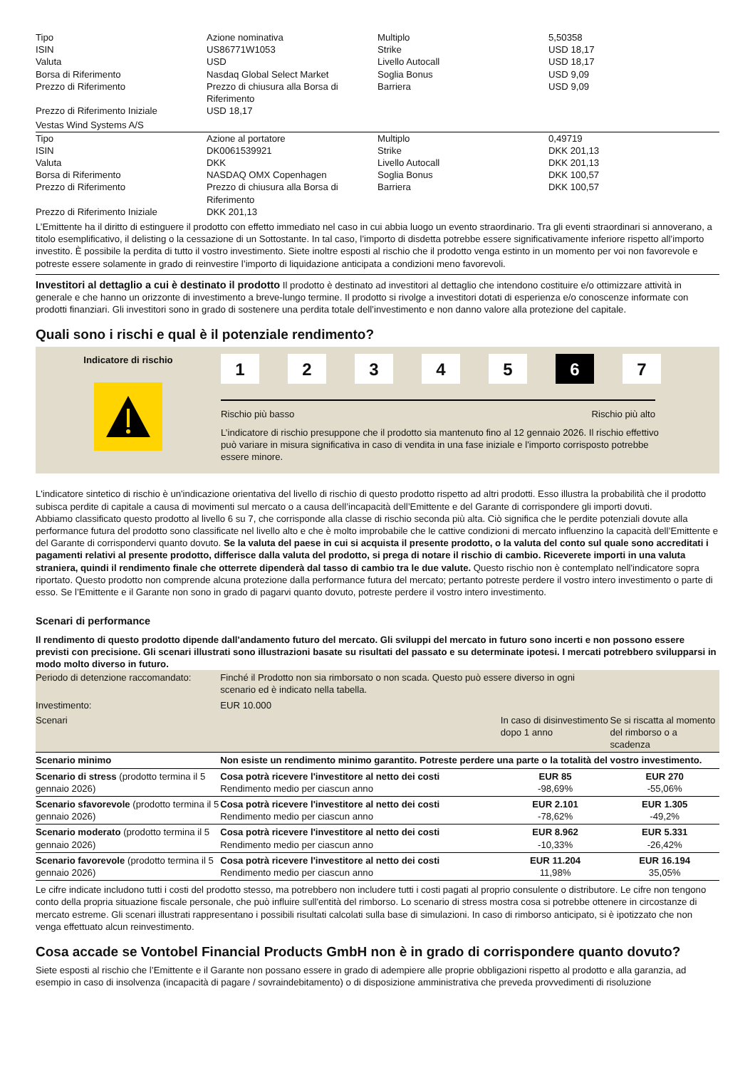| Tipo | Azione nominativa | Multiplo | 5,50358 |
| ISIN | US86771W1053 | Strike | USD 18,17 |
| Valuta | USD | Livello Autocall | USD 18,17 |
| Borsa di Riferimento | Nasdaq Global Select Market | Soglia Bonus | USD 9,09 |
| Prezzo di Riferimento | Prezzo di chiusura alla Borsa di Riferimento | Barriera | USD 9,09 |
| Prezzo di Riferimento Iniziale | USD 18,17 | | |
Vestas Wind Systems A/S
| Tipo | Azione al portatore | Multiplo | 0,49719 |
| ISIN | DK0061539921 | Strike | DKK 201,13 |
| Valuta | DKK | Livello Autocall | DKK 201,13 |
| Borsa di Riferimento | NASDAQ OMX Copenhagen | Soglia Bonus | DKK 100,57 |
| Prezzo di Riferimento | Prezzo di chiusura alla Borsa di Riferimento | Barriera | DKK 100,57 |
| Prezzo di Riferimento Iniziale | DKK 201,13 | | |
L’Emittente ha il diritto di estinguere il prodotto con effetto immediato nel caso in cui abbia luogo un evento straordinario. Tra gli eventi straordinari si annoverano, a titolo esemplificativo, il delisting o la cessazione di un Sottostante. In tal caso, l’importo di disdetta potrebbe essere significativamente inferiore rispetto all’importo investito. È possibile la perdita di tutto il vostro investimento. Siete inoltre esposti al rischio che il prodotto venga estinto in un momento per voi non favorevole e potreste essere solamente in grado di reinvestire l’importo di liquidazione anticipata a condizioni meno favorevoli.
Investitori al dettaglio a cui è destinato il prodotto Il prodotto è destinato ad investitori al dettaglio che intendono costituire e/o ottimizzare attività in generale e che hanno un orizzonte di investimento a breve-lungo termine. Il prodotto si rivolge a investitori dotati di esperienza e/o conoscenze informate con prodotti finanziari. Gli investitori sono in grado di sostenere una perdita totale dell’investimento e non danno valore alla protezione del capitale.
Quali sono i rischi e qual è il potenziale rendimento?
Indicatore di rischio
1 2 3 4 5 6 7
Rischio più basso Rischio più alto
L’indicatore di rischio presuppone che il prodotto sia mantenuto fino al 12 gennaio 2026. Il rischio effettivo può variare in misura significativa in caso di vendita in una fase iniziale e l'importo corrisposto potrebbe essere minore.
L'indicatore sintetico di rischio è un'indicazione orientativa del livello di rischio di questo prodotto rispetto ad altri prodotti. Esso illustra la probabilità che il prodotto subisca perdite di capitale a causa di movimenti sul mercato o a causa dell’incapacità dell’Emittente e del Garante di corrispondere gli importi dovuti.
Abbiamo classificato questo prodotto al livello 6 su 7, che corrisponde alla classe di rischio seconda più alta. Ciò significa che le perdite potenziali dovute alla performance futura del prodotto sono classificate nel livello alto e che è molto improbabile che le cattive condizioni di mercato influenzino la capacità dell’Emittente e del Garante di corrispondervi quanto dovuto. Se la valuta del paese in cui si acquista il presente prodotto, o la valuta del conto sul quale sono accreditati i pagamenti relativi al presente prodotto, differisce dalla valuta del prodotto, si prega di notare il rischio di cambio. Riceverete importi in una valuta straniera, quindi il rendimento finale che otterrete dipenderà dal tasso di cambio tra le due valute. Questo rischio non è contemplato nell'indicatore sopra riportato. Questo prodotto non comprende alcuna protezione dalla performance futura del mercato; pertanto potreste perdere il vostro intero investimento o parte di esso. Se l’Emittente e il Garante non sono in grado di pagarvi quanto dovuto, potreste perdere il vostro intero investimento.
Scenari di performance
Il rendimento di questo prodotto dipende dall'andamento futuro del mercato. Gli sviluppi del mercato in futuro sono incerti e non possono essere previsti con precisione. Gli scenari illustrati sono illustrazioni basate su risultati del passato e su determinate ipotesi. I mercati potrebbero svilupparsi in modo molto diverso in futuro.
| Periodo di detenzione raccomandato: | Finché il Prodotto non sia rimborsato o non scada. Questo può essere diverso in ogni scenario ed è indicato nella tabella. | | |
| Investimento: | EUR 10.000 | | |
| Scenari | | In caso di disinvestimento dopo 1 anno | Se si riscatta al momento del rimborso o a scadenza |
| Scenario minimo | Non esiste un rendimento minimo garantito. Potreste perdere una parte o la totalità del vostro investimento. | | |
| Scenario di stress (prodotto termina il 5 gennaio 2026) | Cosa potrà ricevere l'investitore al netto dei costi Rendimento medio per ciascun anno | EUR 85 -98,69% | EUR 270 -55,06% |
| Scenario sfavorevole (prodotto termina il 5 gennaio 2026) | Cosa potrà ricevere l'investitore al netto dei costi Rendimento medio per ciascun anno | EUR 2.101 -78,62% | EUR 1.305 -49,2% |
| Scenario moderato (prodotto termina il 5 gennaio 2026) | Cosa potrà ricevere l'investitore al netto dei costi Rendimento medio per ciascun anno | EUR 8.962 -10,33% | EUR 5.331 -26,42% |
| Scenario favorevole (prodotto termina il 5 gennaio 2026) | Cosa potrà ricevere l'investitore al netto dei costi Rendimento medio per ciascun anno | EUR 11.204 11,98% | EUR 16.194 35,05% |
Le cifre indicate includono tutti i costi del prodotto stesso, ma potrebbero non includere tutti i costi pagati al proprio consulente o distributore. Le cifre non tengono conto della propria situazione fiscale personale, che può influire sull'entità del rimborso. Lo scenario di stress mostra cosa si potrebbe ottenere in circostanze di mercato estreme. Gli scenari illustrati rappresentano i possibili risultati calcolati sulla base di simulazioni. In caso di rimborso anticipato, si è ipotizzato che non venga effettuato alcun reinvestimento.
Cosa accade se Vontobel Financial Products GmbH non è in grado di corrispondere quanto dovuto?
Siete esposti al rischio che l’Emittente e il Garante non possano essere in grado di adempiere alle proprie obbligazioni rispetto al prodotto e alla garanzia, ad esempio in caso di insolvenza (incapacità di pagare / sovraindebitamento) o di disposizione amministrativa che preveda provvedimenti di risoluzione